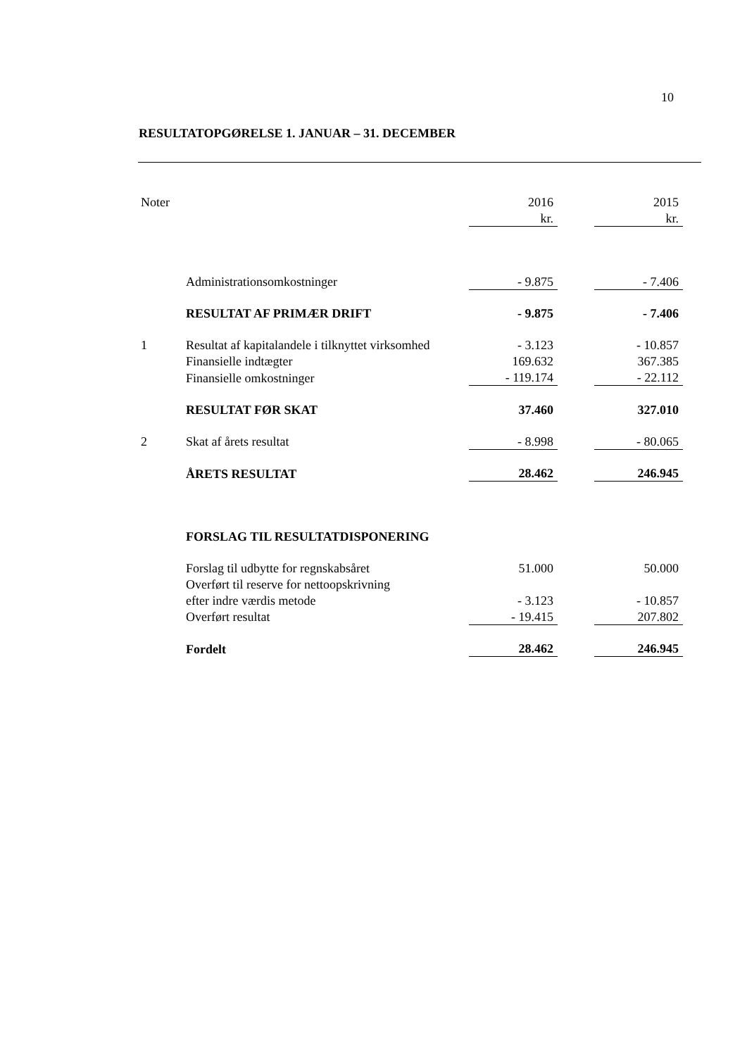10
RESULTATOPGØRELSE 1. JANUAR – 31. DECEMBER
| Noter | | 2016 | | 2015 |
| --- | --- | --- | --- | --- |
| | | kr. | | kr. |
| | Administrationsomkostninger | - 9.875 | | - 7.406 |
| | RESULTAT AF PRIMÆR DRIFT | - 9.875 | | - 7.406 |
| 1 | Resultat af kapitalandele i tilknyttet virksomhed | - 3.123 | | - 10.857 |
| | Finansielle indtægter | 169.632 | | 367.385 |
| | Finansielle omkostninger | - 119.174 | | - 22.112 |
| | RESULTAT FØR SKAT | 37.460 | | 327.010 |
| 2 | Skat af årets resultat | - 8.998 | | - 80.065 |
| | ÅRETS RESULTAT | 28.462 | | 246.945 |
| | FORSLAG TIL RESULTATDISPONERING | | | |
| | Forslag til udbytte for regnskabsåret | 51.000 | | 50.000 |
| | Overført til reserve for nettoopskrivning | | | |
| | efter indre værdis metode | - 3.123 | | - 10.857 |
| | Overført resultat | - 19.415 | | 207.802 |
| | Fordelt | 28.462 | | 246.945 |